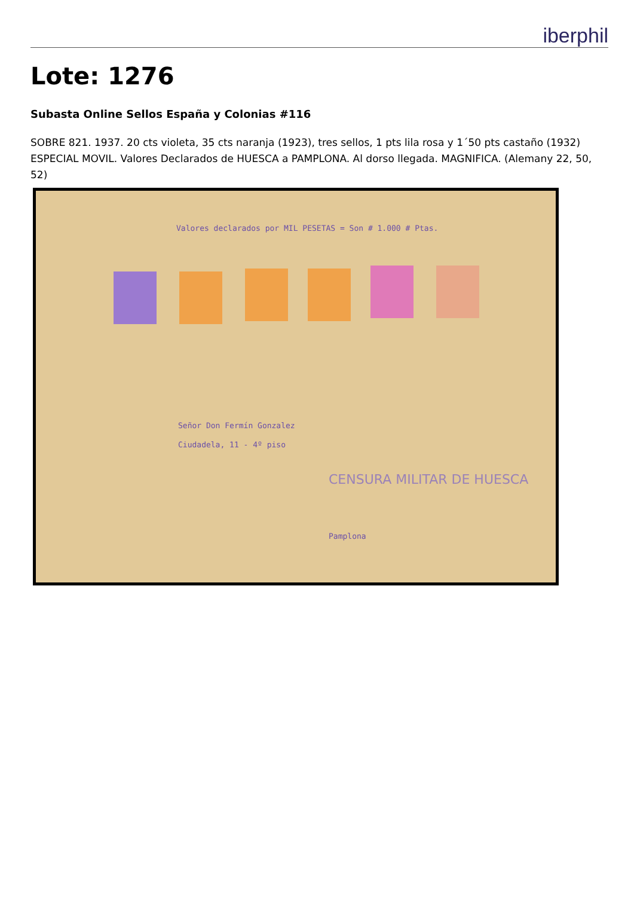iberphil
Lote: 1276
Subasta Online Sellos España y Colonias #116
SOBRE 821. 1937. 20 cts violeta, 35 cts naranja (1923), tres sellos, 1 pts lila rosa y 1´50 pts castaño (1932) ESPECIAL MOVIL. Valores Declarados de HUESCA a PAMPLONA. Al dorso llegada. MAGNIFICA. (Alemany 22, 50, 52)
Valores declarados por MIL PESETAS = Son # 1.000 # Ptas.
Señor Don Fermín Gonzalez
Ciudadela, 11 - 4º piso
CENSURA MILITAR DE HUESCA
Pamplona